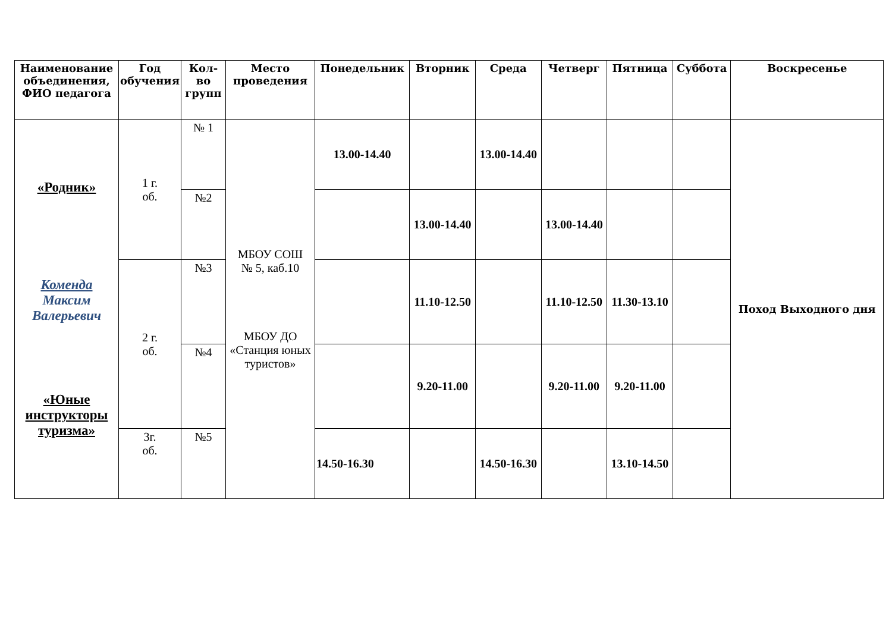| Наименование объединения, ФИО педагога | Год обучения | Кол-во групп | Место проведения | Понедельник | Вторник | Среда | Четверг | Пятница | Суббота | Воскресенье |
| --- | --- | --- | --- | --- | --- | --- | --- | --- | --- | --- |
| «Родник» Коменда Максим Валерьевич «Юные инструкторы туризма» | 1 г. об. | № 1 | МБОУ СОШ № 5, каб.10 МБОУ ДО «Станция юных туристов» | 13.00-14.40 | | 13.00-14.40 | | | | Поход Выходного дня |
| | | №2 | | | 13.00-14.40 | | 13.00-14.40 | | | |
| | 2 г. об. | №3 | | | 11.10-12.50 | | 11.10-12.50 | 11.30-13.10 | | |
| | | №4 | | | 9.20-11.00 | | 9.20-11.00 | 9.20-11.00 | | |
| | 3г. об. | №5 | | 14.50-16.30 | | 14.50-16.30 | | 13.10-14.50 | | |